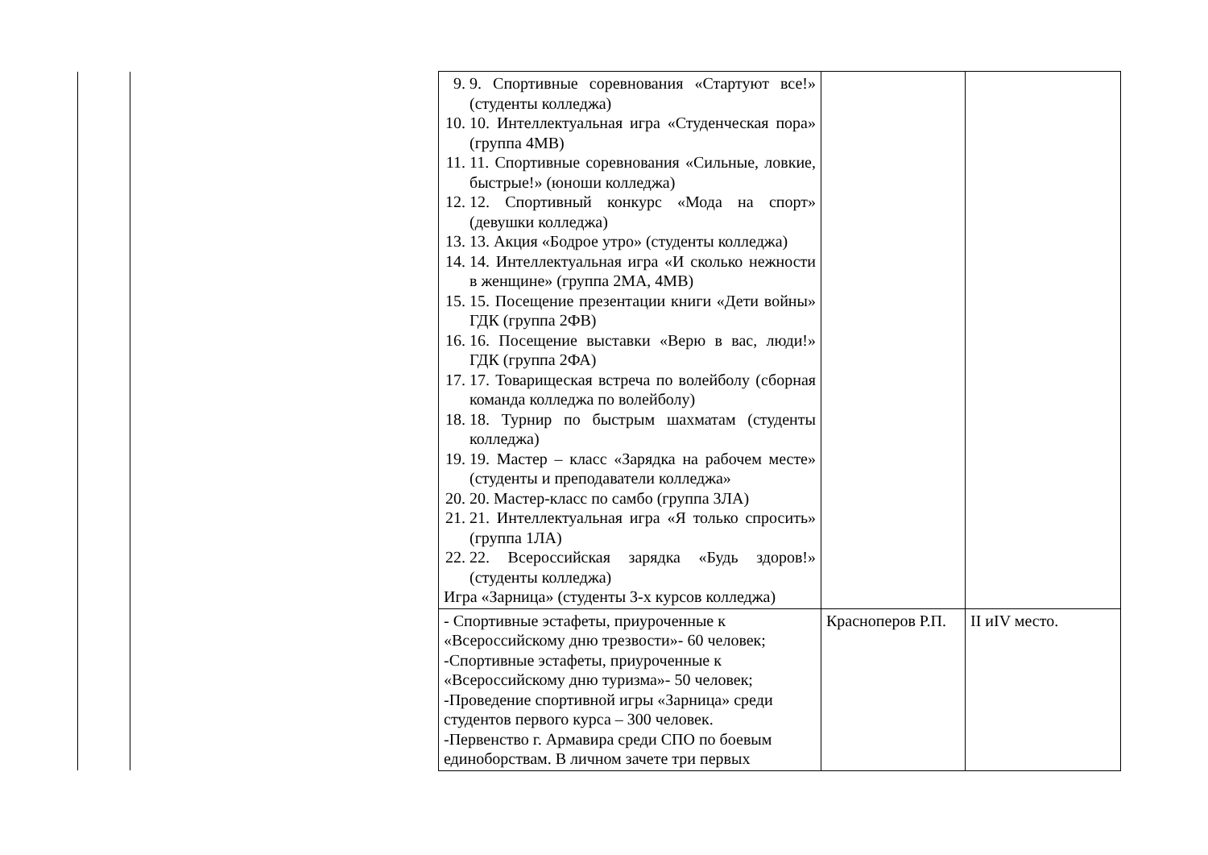| | | 9. 9. Спортивные соревнования «Стартуют все!» (студенты колледжа) 10. 10. Интеллектуальная игра «Студенческая пора» (группа 4МВ) 11. 11. Спортивные соревнования «Сильные, ловкие, быстрые!» (юноши колледжа) 12. 12. Спортивный конкурс «Мода на спорт» (девушки колледжа) 13. 13. Акция «Бодрое утро» (студенты колледжа) 14. 14. Интеллектуальная игра «И сколько нежности в женщине» (группа 2МА, 4МВ) 15. 15. Посещение презентации книги «Дети войны» ГДК (группа 2ФВ) 16. 16. Посещение выставки «Верю в вас, люди!» ГДК (группа 2ФА) 17. 17. Товарищеская встреча по волейболу (сборная команда колледжа по волейболу) 18. 18. Турнир по быстрым шахматам (студенты колледжа) 19. 19. Мастер – класс «Зарядка на рабочем месте» (студенты и преподаватели колледжа» 20. 20. Мастер-класс по самбо (группа 3ЛА) 21. 21. Интеллектуальная игра «Я только спросить» (группа 1ЛА) 22. 22. Всероссийская зарядка «Будь здоров!» (студенты колледжа) Игра «Зарница» (студенты 3-х курсов колледжа) | | |
| | | - Спортивные эстафеты, приуроченные к «Всероссийскому дню трезвости»- 60 человек; -Спортивные эстафеты, приуроченные к «Всероссийскому дню туризма»- 50 человек; -Проведение спортивной игры «Зарница» среди студентов первого курса – 300 человек. -Первенство г. Армавира среди СПО по боевым единоборствам. В личном зачете три первых | Красноперов Р.П. | II иIV место. |